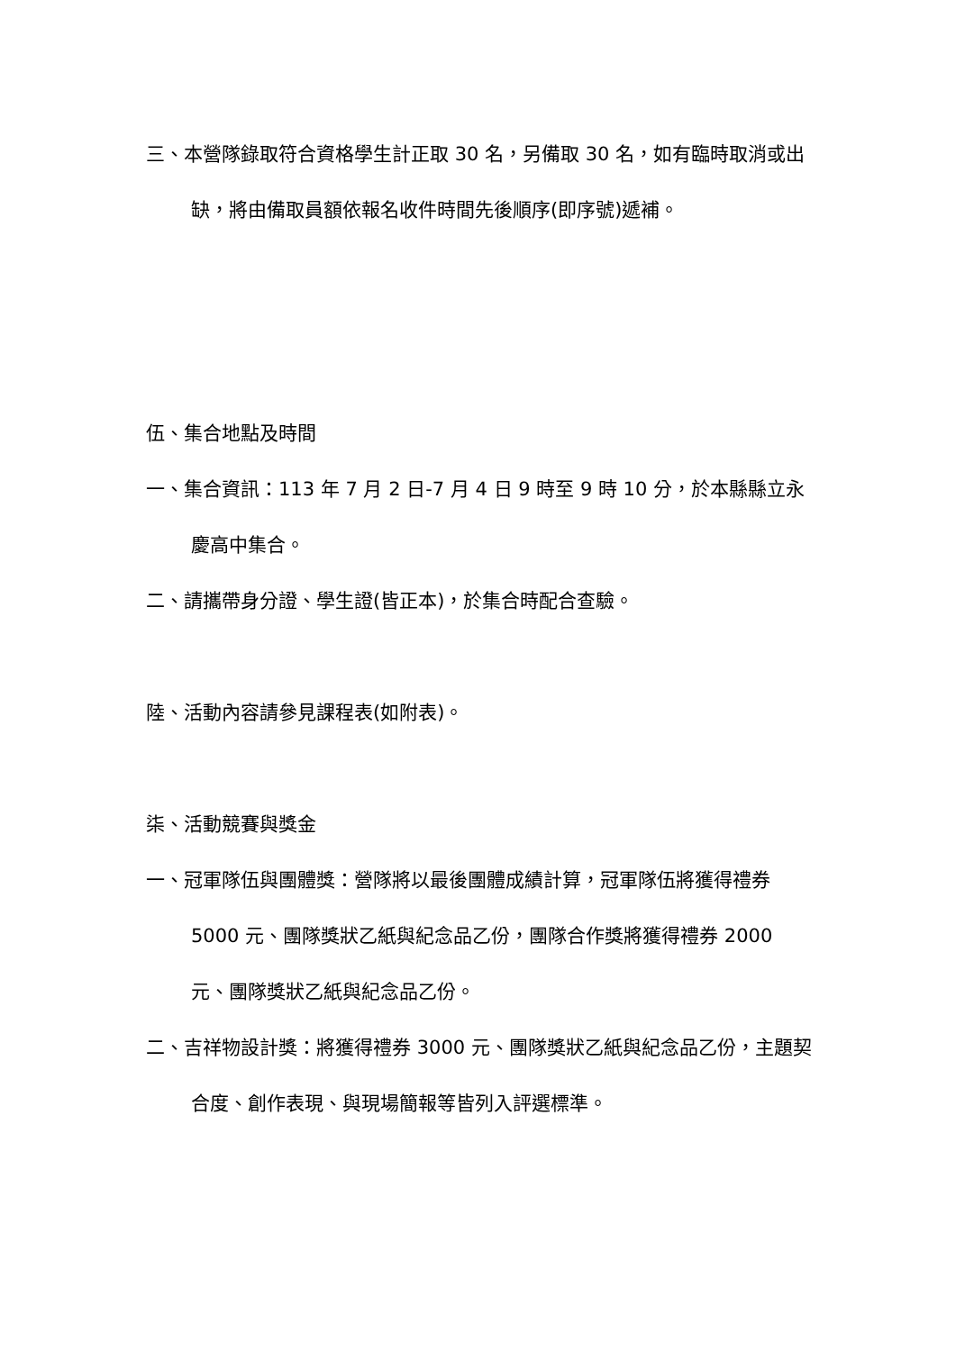三、本營隊錄取符合資格學生計正取 30 名，另備取 30 名，如有臨時取消或出缺，將由備取員額依報名收件時間先後順序(即序號)遞補。
伍、集合地點及時間
一、集合資訊：113 年 7 月 2 日-7 月 4 日 9 時至 9 時 10 分，於本縣縣立永慶高中集合。
二、請攜帶身分證、學生證(皆正本)，於集合時配合查驗。
陸、活動內容請參見課程表(如附表)。
柒、活動競賽與獎金
一、冠軍隊伍與團體獎：營隊將以最後團體成績計算，冠軍隊伍將獲得禮券 5000 元、團隊獎狀乙紙與紀念品乙份，團隊合作獎將獲得禮券 2000 元、團隊獎狀乙紙與紀念品乙份。
二、吉祥物設計獎：將獲得禮券 3000 元、團隊獎狀乙紙與紀念品乙份，主題契合度、創作表現、與現場簡報等皆列入評選標準。